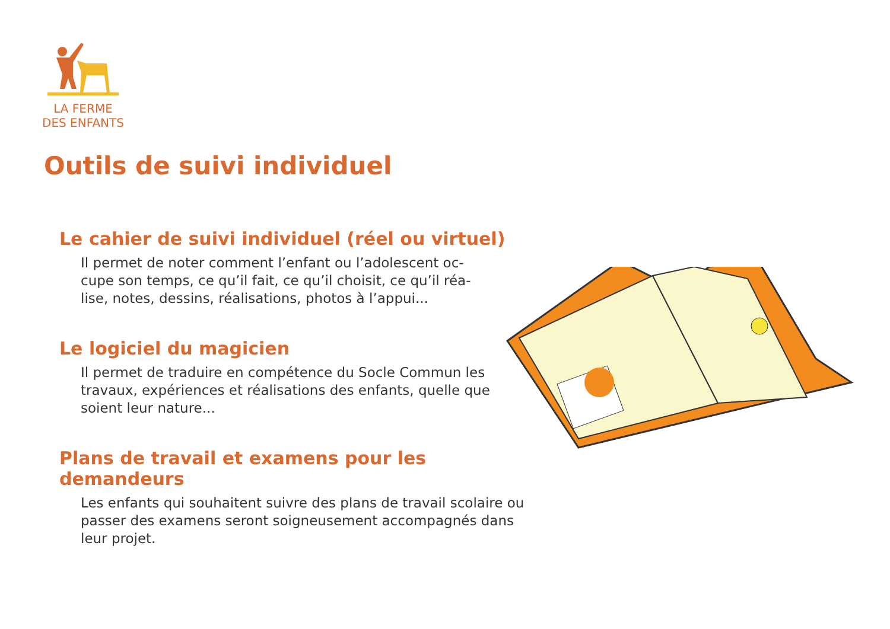LA FERME
DES ENFANTS
Outils de suivi individuel
Le cahier de suivi individuel (réel ou virtuel)
Il permet de noter comment l’enfant ou l’adolescent oc-cupe son temps, ce qu’il fait, ce qu’il choisit, ce qu’il réa-lise, notes, dessins, réalisations, photos à l’appui...
Le logiciel du magicien
Il permet de traduire en compétence du Socle Commun les travaux, expériences et réalisations des enfants, quelle que soient leur nature...
Plans de travail et examens pour les demandeurs
Les enfants qui souhaitent suivre des plans de travail scolaire ou passer des examens seront soigneusement accompagnés dans leur projet.